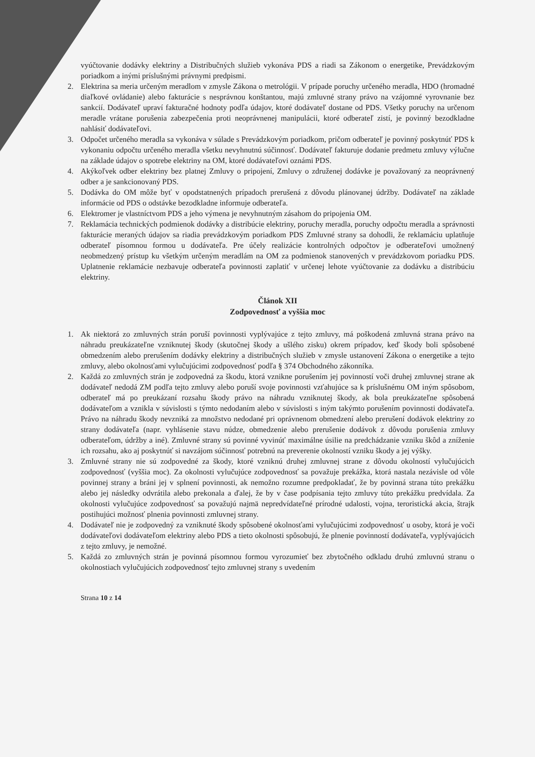vyúčtovanie dodávky elektriny a Distribučných služieb vykonáva PDS a riadi sa Zákonom o energetike, Prevádzkovým poriadkom a inými príslušnými právnymi predpismi.
2. Elektrina sa meria určeným meradlom v zmysle Zákona o metrológii. V prípade poruchy určeného meradla, HDO (hromadné diaľkové ovládanie) alebo fakturácie s nesprávnou konštantou, majú zmluvné strany právo na vzájomné vyrovnanie bez sankcií. Dodávateľ upraví fakturačné hodnoty podľa údajov, ktoré dodávateľ dostane od PDS. Všetky poruchy na určenom meradle vrátane porušenia zabezpečenia proti neoprávnenej manipulácii, ktoré odberateľ zistí, je povinný bezodkladne nahlásiť dodávateľovi.
3. Odpočet určeného meradla sa vykonáva v súlade s Prevádzkovým poriadkom, pričom odberateľ je povinný poskytnúť PDS k vykonaniu odpočtu určeného meradla všetku nevyhnutnú súčinnosť. Dodávateľ fakturuje dodanie predmetu zmluvy výlučne na základe údajov o spotrebe elektriny na OM, ktoré dodávateľovi oznámi PDS.
4. Akýkoľvek odber elektriny bez platnej Zmluvy o pripojení, Zmluvy o združenej dodávke je považovaný za neoprávnený odber a je sankcionovaný PDS.
5. Dodávka do OM môže byť v opodstatnených prípadoch prerušená z dôvodu plánovanej údržby. Dodávateľ na základe informácie od PDS o odstávke bezodkladne informuje odberateľa.
6. Elektromer je vlastníctvom PDS a jeho výmena je nevyhnutným zásahom do pripojenia OM.
7. Reklamácia technických podmienok dodávky a distribúcie elektriny, poruchy meradla, poruchy odpočtu meradla a správnosti fakturácie meraných údajov sa riadia prevádzkovým poriadkom PDS Zmluvné strany sa dohodli, že reklamáciu uplatňuje odberateľ písomnou formou u dodávateľa. Pre účely realizácie kontrolných odpočtov je odberateľovi umožnený neobmedzený prístup ku všetkým určeným meradlám na OM za podmienok stanovených v prevádzkovom poriadku PDS. Uplatnenie reklamácie nezbavuje odberateľa povinnosti zaplatiť v určenej lehote vyúčtovanie za dodávku a distribúciu elektriny.
Článok XII
Zodpovednosť a vyššia moc
1. Ak niektorá zo zmluvných strán poruší povinnosti vyplývajúce z tejto zmluvy, má poškodená zmluvná strana právo na náhradu preukázateľne vzniknutej škody (skutočnej škody a ušlého zisku) okrem prípadov, keď škody boli spôsobené obmedzením alebo prerušením dodávky elektriny a distribučných služieb v zmysle ustanovení Zákona o energetike a tejto zmluvy, alebo okolnosťami vylučujúcimi zodpovednosť podľa § 374 Obchodného zákonníka.
2. Každá zo zmluvných strán je zodpovedná za škodu, ktorá vznikne porušením jej povinností voči druhej zmluvnej strane ak dodávateľ nedodá ZM podľa tejto zmluvy alebo poruší svoje povinnosti vzťahujúce sa k príslušnému OM iným spôsobom, odberateľ má po preukázaní rozsahu škody právo na náhradu vzniknutej škody, ak bola preukázateľne spôsobená dodávateľom a vznikla v súvislosti s týmto nedodaním alebo v súvislosti s iným takýmto porušením povinnosti dodávateľa. Právo na náhradu škody nevzniká za množstvo nedodané pri oprávnenom obmedzení alebo prerušení dodávok elektriny zo strany dodávateľa (napr. vyhlásenie stavu núdze, obmedzenie alebo prerušenie dodávok z dôvodu porušenia zmluvy odberateľom, údržby a iné). Zmluvné strany sú povinné vyvinúť maximálne úsilie na predchádzanie vzniku škôd a zníženie ich rozsahu, ako aj poskytnúť si navzájom súčinnosť potrebnú na preverenie okolností vzniku škody a jej výšky.
3. Zmluvné strany nie sú zodpovedné za škody, ktoré vzniknú druhej zmluvnej strane z dôvodu okolností vylučujúcich zodpovednosť (vyššia moc). Za okolnosti vylučujúce zodpovednosť sa považuje prekážka, ktorá nastala nezávisle od vôle povinnej strany a bráni jej v splnení povinnosti, ak nemožno rozumne predpokladať, že by povinná strana túto prekážku alebo jej následky odvrátila alebo prekonala a ďalej, že by v čase podpísania tejto zmluvy túto prekážku predvídala. Za okolnosti vylučujúce zodpovednosť sa považujú najmä nepredvídateľné prírodné udalosti, vojna, teroristická akcia, štrajk postihujúci možnosť plnenia povinnosti zmluvnej strany.
4. Dodávateľ nie je zodpovedný za vzniknuté škody spôsobené okolnosťami vylučujúcimi zodpovednosť u osoby, ktorá je voči dodávateľovi dodávateľom elektriny alebo PDS a tieto okolnosti spôsobujú, že plnenie povinností dodávateľa, vyplývajúcich z tejto zmluvy, je nemožné.
5. Každá zo zmluvných strán je povinná písomnou formou vyrozumieť bez zbytočného odkladu druhú zmluvnú stranu o okolnostiach vylučujúcich zodpovednosť tejto zmluvnej strany s uvedením
Strana 10 z 14